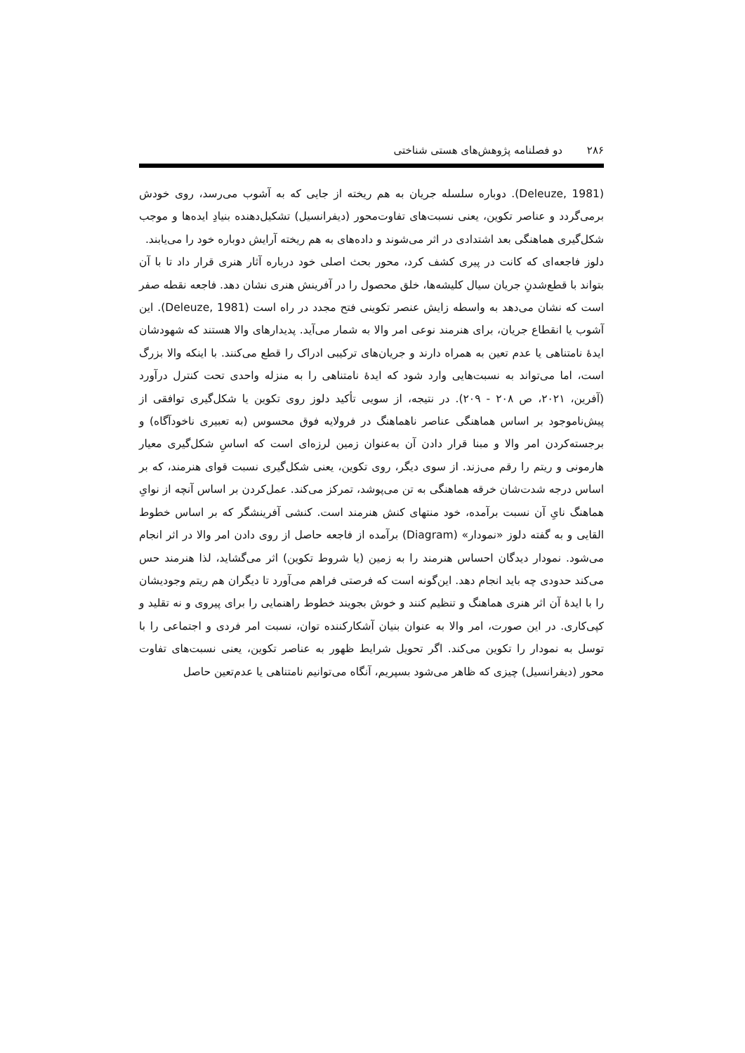۲۸۶ دو فصلنامه پژوهش‌های هستی شناختی
(Deleuze, 1981). دوباره سلسله جریان به هم ریخته از جایی که به آشوب می‌رسد، روی خودش برمی‌گردد و عناصر تکوین، یعنی نسبت‌های تفاوت‌محور (دیفرانسیل) تشکیل‌دهنده بنیادِ ایده‌ها و موجب شکل‌گیری هماهنگی بعد اشتدادی در اثر می‌شوند و داده‌های به هم ریخته آرایش دوباره خود را می‌یابند.
دلوز فاجعه‌ای که کانت در پیری کشف کرد، محور بحث اصلی خود درباره آثار هنری قرار داد تا با آن بتواند با قطع‌شدنِ جریان سیال کلیشه‌ها، خلق محصول را در آفرینش هنری نشان دهد. فاجعه نقطه صفر است که نشان می‌دهد به واسطه زایش عنصر تکوینی فتح مجدد در راه است (Deleuze, 1981). این آشوب یا انقطاع جریان، برای هنرمند نوعی امر والا به شمار می‌آید. پدیدارهای والا هستند که شهودشان ایدهٔ نامتناهی یا عدم تعین به همراه دارند و جریان‌های ترکیبی ادراک را قطع می‌کنند. با اینکه والا بزرگ است، اما می‌تواند به نسبت‌هایی وارد شود که ایدهٔ نامتناهی را به منزله واحدی تحت کنترل درآورد (آفرین، ۲۰۲۱، ص ۲۰۸ - ۲۰۹). در نتیجه، از سویی تأکید دلوز روی تکوین یا شکل‌گیری توافقی از پیش‌ناموجود بر اساس هماهنگی عناصر ناهماهنگ در فرولایه فوق محسوس (به تعبیری ناخودآگاه) و برجسته‌کردن امر والا و مبنا قرار دادن آن به‌عنوان زمین لرزه‌ای است که اساسِ شکل‌گیری معیار هارمونی و ریتم را رقم می‌زند. از سوی دیگر، روی تکوین، یعنی شکل‌گیری نسبت قوای هنرمند، که بر اساس درجه شدت‌شان خرقه هماهنگی به تن می‌پوشد، تمرکز می‌کند. عمل‌کردن بر اساس آنچه از نوایِ هماهنگ نایِ آن نسبت برآمده، خود منتهای کنش هنرمند است. کنشی آفرینشگر که بر اساس خطوط القایی و به گفته دلوز «نمودار» (Diagram) برآمده از فاجعه حاصل از روی دادن امر والا در اثر انجام می‌شود. نمودار دیدگان احساس هنرمند را به زمین (یا شروط تکوین) اثر می‌گشاید، لذا هنرمند حس می‌کند حدودی چه باید انجام دهد. این‌گونه است که فرصتی فراهم می‌آورد تا دیگران هم ریتم وجودیشان را با ایدهٔ آن اثر هنری هماهنگ و تنظیم کنند و خوش بجویند خطوط راهنمایی را برای پیروی و نه تقلید و کپی‌کاری. در این صورت، امر والا به عنوان بنیان آشکارکننده توان، نسبت امر فردی و اجتماعی را با توسل به نمودار را تکوین می‌کند. اگر تحویل شرایط ظهور به عناصر تکوین، یعنی نسبت‌های تفاوت محور (دیفرانسیل) چیزی که ظاهر می‌شود بسپریم، آنگاه می‌توانیم نامتناهی یا عدم‌تعین حاصل